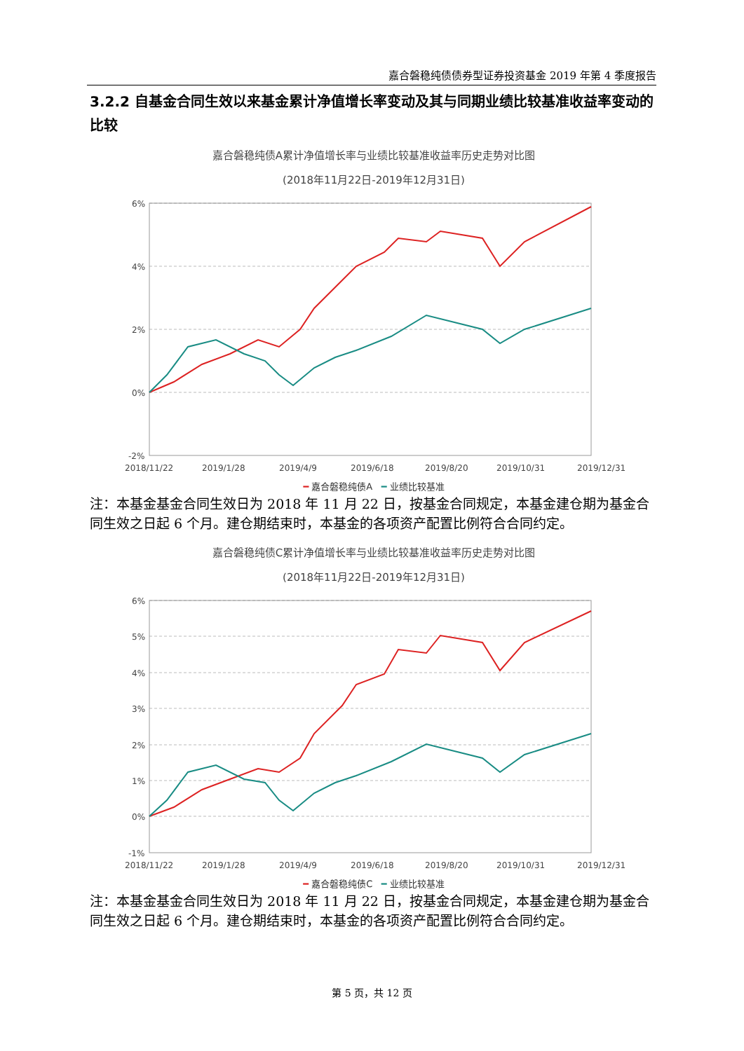嘉合磐稳纯债债券型证券投资基金 2019 年第 4 季度报告
3.2.2 自基金合同生效以来基金累计净值增长率变动及其与同期业绩比较基准收益率变动的比较
嘉合磐稳纯债A累计净值增长率与业绩比较基准收益率历史走势对比图
(2018年11月22日-2019年12月31日)
6%
4%
2%
0%
-2%
2018/11/22
2019/1/28
2019/4/9
2019/6/18
2019/8/20
2019/10/31
2019/12/31
━ 嘉合磐稳纯债A ━ 业绩比较基准
注：本基金基金合同生效日为 2018 年 11 月 22 日，按基金合同规定，本基金建仓期为基金合同生效之日起 6 个月。建仓期结束时，本基金的各项资产配置比例符合合同约定。
嘉合磐稳纯债C累计净值增长率与业绩比较基准收益率历史走势对比图
(2018年11月22日-2019年12月31日)
6%
5%
4%
3%
2%
1%
0%
-1%
2018/11/22
2019/1/28
2019/4/9
2019/6/18
2019/8/20
2019/10/31
2019/12/31
━ 嘉合磐稳纯债C ━ 业绩比较基准
注：本基金基金合同生效日为 2018 年 11 月 22 日，按基金合同规定，本基金建仓期为基金合同生效之日起 6 个月。建仓期结束时，本基金的各项资产配置比例符合合同约定。
第 5 页，共 12 页